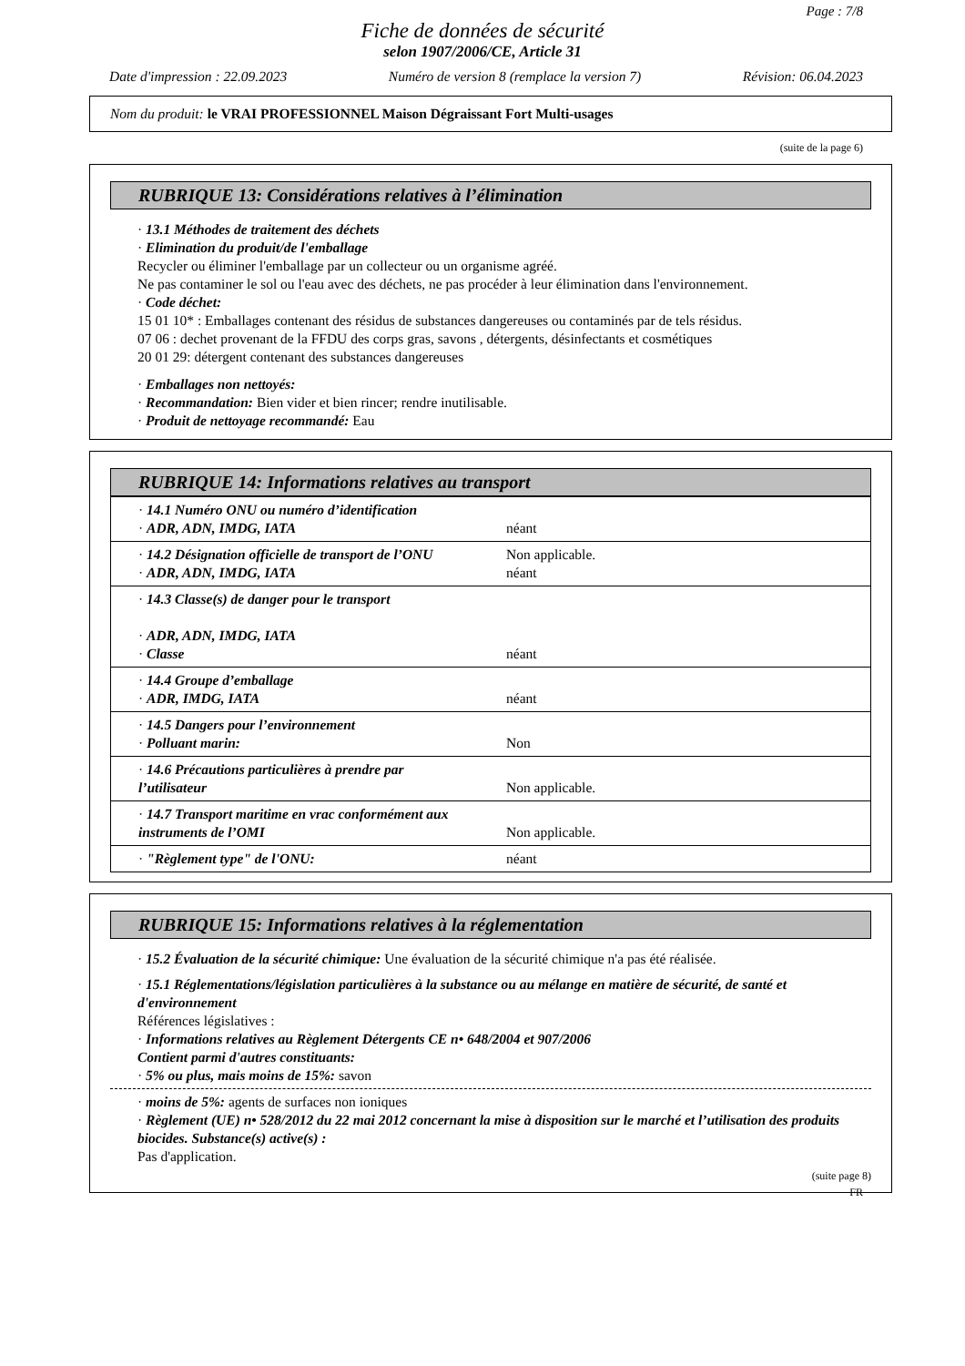Page : 7/8
Fiche de données de sécurité
selon 1907/2006/CE, Article 31
Date d'impression : 22.09.2023 Numéro de version 8 (remplace la version 7) Révision: 06.04.2023
Nom du produit: le VRAI PROFESSIONNEL Maison Dégraissant Fort Multi-usages
(suite de la page 6)
RUBRIQUE 13: Considérations relatives à l’élimination
· 13.1 Méthodes de traitement des déchets
· Elimination du produit/de l'emballage
Recycler ou éliminer l'emballage par un collecteur ou un organisme agréé.
Ne pas contaminer le sol ou l'eau avec des déchets, ne pas procéder à leur élimination dans l'environnement.
· Code déchet:
15 01 10* : Emballages contenant des résidus de substances dangereuses ou contaminés par de tels résidus.
07 06 : dechet provenant de la FFDU des corps gras, savons , détergents, désinfectants et cosmétiques
20 01 29: détergent contenant des substances dangereuses
· Emballages non nettoyés:
· Recommandation: Bien vider et bien rincer; rendre inutilisable.
· Produit de nettoyage recommandé: Eau
RUBRIQUE 14: Informations relatives au transport
| · 14.1 Numéro ONU ou numéro d’identification · ADR, ADN, IMDG, IATA | néant |
| · 14.2 Désignation officielle de transport de l’ONU · ADR, ADN, IMDG, IATA | Non applicable. néant |
| · 14.3 Classe(s) de danger pour le transport · ADR, ADN, IMDG, IATA · Classe | néant |
| · 14.4 Groupe d’emballage · ADR, IMDG, IATA | néant |
| · 14.5 Dangers pour l’environnement · Polluant marin: | Non |
| · 14.6 Précautions particulières à prendre par l’utilisateur | Non applicable. |
| · 14.7 Transport maritime en vrac conformément aux instruments de l’OMI | Non applicable. |
| · "Règlement type" de l'ONU: | néant |
RUBRIQUE 15: Informations relatives à la réglementation
· 15.2 Évaluation de la sécurité chimique: Une évaluation de la sécurité chimique n'a pas été réalisée.
· 15.1 Réglementations/législation particulières à la substance ou au mélange en matière de sécurité, de santé et d'environnement
Références législatives :
· Informations relatives au Règlement Détergents CE n• 648/2004 et 907/2006
Contient parmi d'autres constituants:
· 5% ou plus, mais moins de 15%: savon
· moins de 5%: agents de surfaces non ioniques
· Règlement (UE) n• 528/2012 du 22 mai 2012 concernant la mise à disposition sur le marché et l’utilisation des produits biocides. Substance(s) active(s) :
Pas d'application.
(suite page 8)
FR